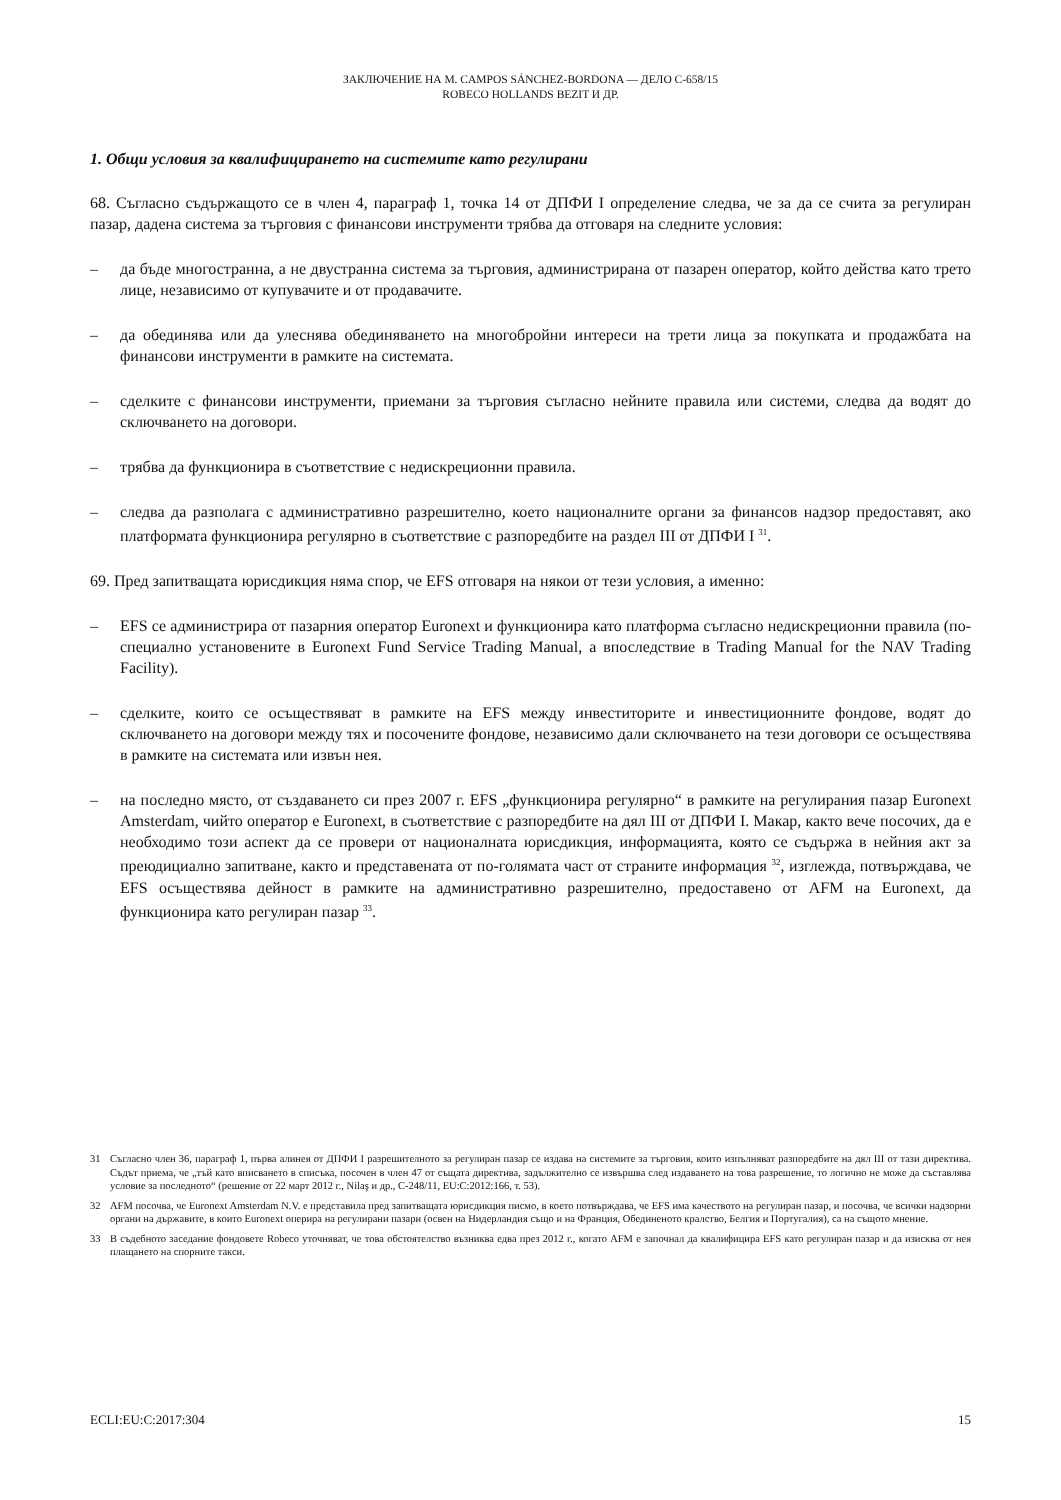ЗАКЛЮЧЕНИЕ НА M. CAMPOS SÁNCHEZ-BORDONA — ДЕЛО C-658/15
ROBECO HOLLANDS BEZIT И ДР.
1. Общи условия за квалифицирането на системите като регулирани
68. Съгласно съдържащото се в член 4, параграф 1, точка 14 от ДПФИ I определение следва, че за да се счита за регулиран пазар, дадена система за търговия с финансови инструменти трябва да отговаря на следните условия:
– да бъде многостранна, а не двустранна система за търговия, администрирана от пазарен оператор, който действа като трето лице, независимо от купувачите и от продавачите.
– да обединява или да улеснява обединяването на многобройни интереси на трети лица за покупката и продажбата на финансови инструменти в рамките на системата.
– сделките с финансови инструменти, приемани за търговия съгласно нейните правила или системи, следва да водят до сключването на договори.
– трябва да функционира в съответствие с недискреционни правила.
– следва да разполага с административно разрешително, което националните органи за финансов надзор предоставят, ако платформата функционира регулярно в съответствие с разпоредбите на раздел III от ДПФИ I <sup>31</sup>.
69. Пред запитващата юрисдикция няма спор, че EFS отговаря на някои от тези условия, а именно:
– EFS се администрира от пазарния оператор Euronext и функционира като платформа съгласно недискреционни правила (по-специално установените в Euronext Fund Service Trading Manual, а впоследствие в Trading Manual for the NAV Trading Facility).
– сделките, които се осъществяват в рамките на EFS между инвеститорите и инвестиционните фондове, водят до сключването на договори между тях и посочените фондове, независимо дали сключването на тези договори се осъществява в рамките на системата или извън нея.
– на последно място, от създаването си през 2007 г. EFS „функционира регулярно“ в рамките на регулирания пазар Euronext Amsterdam, чийто оператор е Euronext, в съответствие с разпоредбите на дял III от ДПФИ I. Макар, както вече посочих, да е необходимо този аспект да се провери от националната юрисдикция, информацията, която се съдържа в нейния акт за преюдициално запитване, както и представената от по-голямата част от страните информация <sup>32</sup>, изглежда, потвърждава, че EFS осъществява дейност в рамките на административно разрешително, предоставено от AFM на Euronext, да функционира като регулиран пазар <sup>33</sup>.
31 Съгласно член 36, параграф 1, първа алинея от ДПФИ I разрешителното за регулиран пазар се издава на системите за търговия, които изпълняват разпоредбите на дял III от тази директива. Съдът приема, че „тъй като вписването в списъка, посочен в член 47 от същата директива, задължително се извършва след издаването на това разрешение, то логично не може да съставлява условие за последното“ (решение от 22 март 2012 г., Nilaş и др., C-248/11, EU:C:2012:166, т. 53).
32 AFM посочва, че Euronext Amsterdam N.V. е представила пред запитващата юрисдикция писмо, в което потвърждава, че EFS има качеството на регулиран пазар, и посочва, че всички надзорни органи на държавите, в които Euronext оперира на регулирани пазари (освен на Нидерландия също и на Франция, Обединеното кралство, Белгия и Португалия), са на същото мнение.
33 В съдебното заседание фондовете Robeco уточняват, че това обстоятелство възниква едва през 2012 г., когато AFM е започнал да квалифицира EFS като регулиран пазар и да изисква от нея плащането на спорните такси.
ECLI:EU:C:2017:304 15